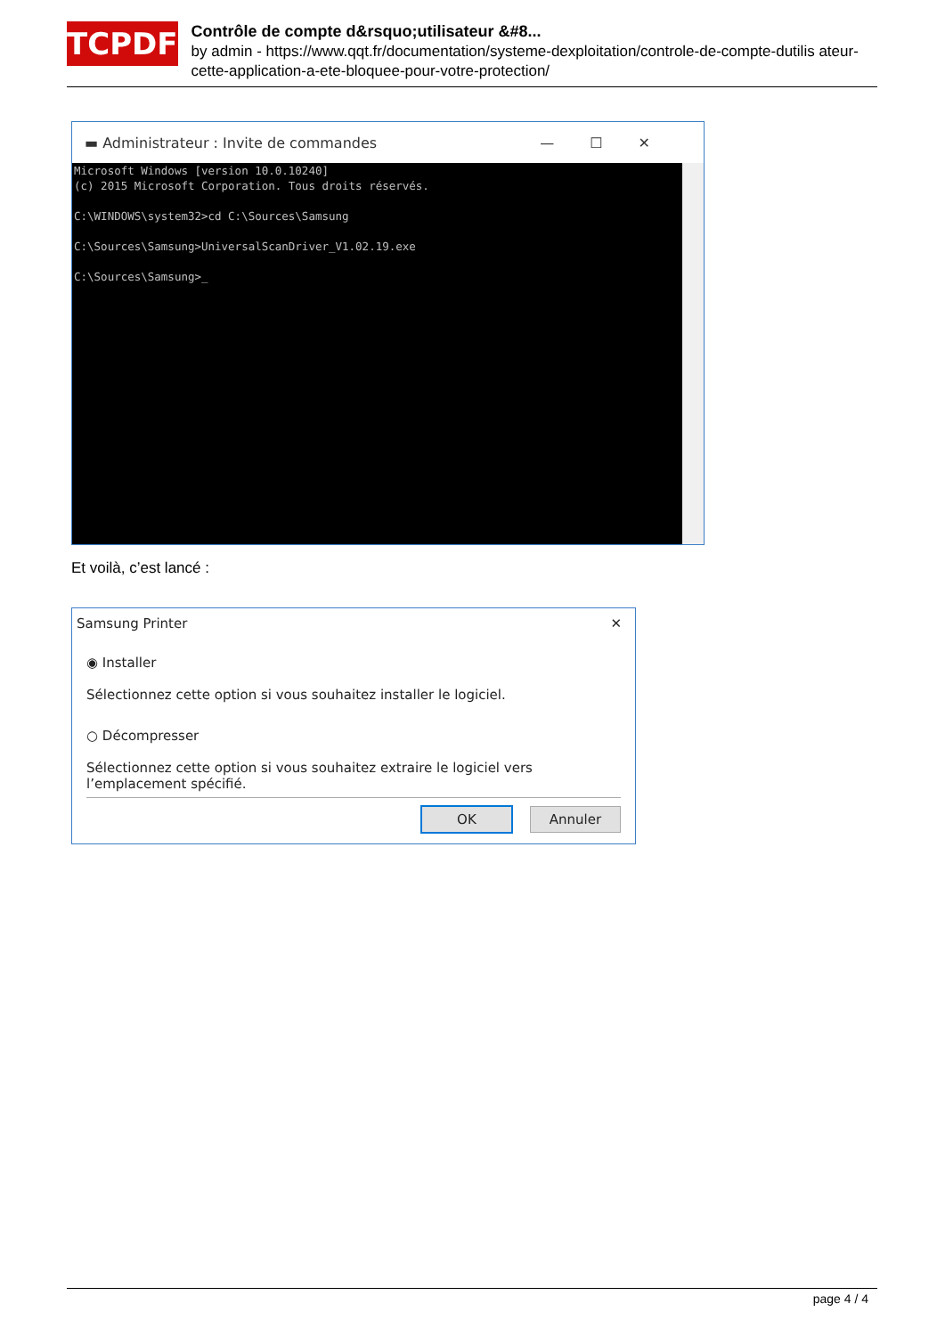TCPDF
Contrôle de compte d&rsquo;utilisateur &#8...
by admin - https://www.qqt.fr/documentation/systeme-dexploitation/controle-de-compte-dutilis ateur-cette-application-a-ete-bloquee-pour-votre-protection/
▬ Administrateur : Invite de commandes —☐✕
Microsoft Windows [version 10.0.10240] (c) 2015 Microsoft Corporation. Tous droits réservés. C:\WINDOWS\system32>cd C:\Sources\Samsung C:\Sources\Samsung>UniversalScanDriver_V1.02.19.exe C:\Sources\Samsung>_
Et voilà, c’est lancé :
Samsung Printer ✕
◉ Installer
Sélectionnez cette option si vous souhaitez installer le logiciel.
○ Décompresser
Sélectionnez cette option si vous souhaitez extraire le logiciel vers l’emplacement spécifié.
OK Annuler
page 4 / 4